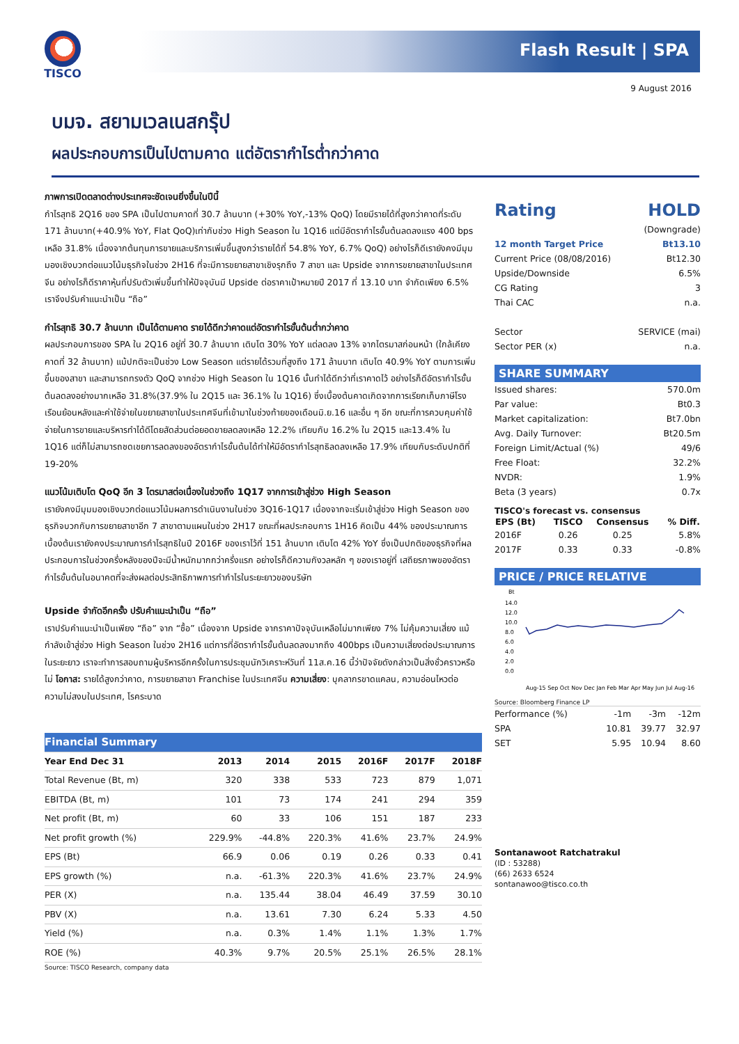TISCO
Flash Result | SPA
9 August 2016
บมจ. สยามเวลเนสกรุ๊ป
ผลประกอบการเป็นไปตามคาด แต่อัตรากำไรต่ำกว่าคาด
ภาพการเปิดตลาดต่างประเทศจะชัดเจนยิ่งขึ้นในปีนี้
กำไรสุทธิ 2Q16 ของ SPA เป็นไปตามคาดที่ 30.7 ล้านบาท (+30% YoY,-13% QoQ) โดยมีรายได้ที่สูงกว่าคาดที่ระดับ 171 ล้านบาท(+40.9% YoY, Flat QoQ)เท่ากับช่วง High Season ใน 1Q16 แต่มีอัตรากำไรขั้นต้นลดลงแรง 400 bps เหลือ 31.8% เนื่องจากต้นทุนการขายและบริการเพิ่มขึ้นสูงกว่ารายได้ที่ 54.8% YoY, 6.7% QoQ) อย่างไรก็ดีเรายังคงมีมุมมองเชิงบวกต่อแนวโน้มธุรกิจในช่วง 2H16 ที่จะมีการขยายสาขาเชิงรุกถึง 7 สาขา และ Upside จากการขยายสาขาในประเทศจีน อย่างไรก็ดีราคาหุ้นที่ปรับตัวเพิ่มขึ้นทำให้ปัจจุบันมี Upside ต่อราคาเป้าหมายปี 2017 ที่ 13.10 บาท จำกัดเพียง 6.5% เราจึงปรับคำแนะนำเป็น “ถือ”
กำไรสุทธิ 30.7 ล้านบาท เป็นได้ตามคาด รายได้ดีกว่าคาดแต่อัตรากำไรขั้นต้นต่ำกว่าคาด
ผลประกอบการของ SPA ใน 2Q16 อยู่ที่ 30.7 ล้านบาท เติบโต 30% YoY แต่ลดลง 13% จากไตรมาสก่อนหน้า (ใกล้เคียงคาดที่ 32 ล้านบาท) แม้ปกติจะเป็นช่วง Low Season แต่รายได้รวมที่สูงถึง 171 ล้านบาท เติบโต 40.9% YoY ตามการเพิ่มขึ้นของสาขา และสามารถทรงตัว QoQ จากช่วง High Season ใน 1Q16 นั้นทำได้ดีกว่าที่เราคาดไว้ อย่างไรก็ดีอัตรากำไรขั้นต้นลดลงอย่างมากเหลือ 31.8%(37.9% ใน 2Q15 และ 36.1% ใน 1Q16) ซึ่งเบื้องต้นคาดเกิดจากการเรียกเก็บภาษีโรงเรือนย้อนหลังและค่าใช้จ่ายในขยายสาขาในประเทศจีนที่เข้ามาในช่วงท้ายของเดือนมิ.ย.16 และอื่น ๆ อีก ขณะที่การควบคุมค่าใช้จ่ายในการขายและบริหารทำได้ดีโดยสัดส่วนต่อยอดขายลดลงเหลือ 12.2% เทียบกับ 16.2% ใน 2Q15 และ13.4% ใน 1Q16 แต่ก็ไม่สามารถชดเชยการลดลงของอัตรากำไรขั้นต้นได้ทำให้มีอัตรากำไรสุทธิลดลงเหลือ 17.9% เทียบกับระดับปกติที่ 19-20%
แนวโน้มเติบโต QoQ อีก 3 ไตรมาสต่อเนื่องในช่วงถึง 1Q17 จากการเข้าสู่ช่วง High Season
เรายังคงมีมุมมองเชิงบวกต่อแนวโน้มผลการดำเนินงานในช่วง 3Q16-1Q17 เนื่องจากจะเริ่มเข้าสู่ช่วง High Season ของธุรกิจบวกกับการขยายสาขาอีก 7 สาขาตามแผนในช่วง 2H17 ขณะที่ผลประกอบการ 1H16 คิดเป็น 44% ของประมาณการ เบื้องต้นเรายังคงประมาณการกำไรสุทธิในปี 2016F ของเราไว้ที่ 151 ล้านบาท เติบโต 42% YoY ซึ่งเป็นปกติของธุรกิจที่ผลประกอบการในช่วงครึ่งหลังของปีจะมีน้ำหนักมากกว่าครึ่งแรก อย่างไรก็ดีความกังวลหลัก ๆ ของเราอยู่ที่ เสถียรภาพของอัตรากำไรขั้นต้นในอนาคตที่จะส่งผลต่อประสิทธิภาพการทำกำไรในระยะยาวของบริษัท
Upside จำกัดอีกครั้ง ปรับคำแนะนำเป็น “ถือ”
เราปรับคำแนะนำเป็นเพียง “ถือ” จาก “ซื้อ” เนื่องจาก Upside จากราคาปัจจุบันเหลือไม่มากเพียง 7% ไม่คุ้มความเสี่ยง แม้กำลังเข้าสู่ช่วง High Season ในช่วง 2H16 แต่การที่อัตรากำไรขั้นต้นลดลงมากถึง 400bps เป็นความเสี่ยงต่อประมาณการในระยะยาว เราจะทำการสอบถามผู้บริหารอีกครั้งในการประชุมนักวิเคราะห์วันที่ 11ส.ค.16 นี้ว่าปัจจัยดังกล่าวเป็นสิ่งชั่วคราวหรือไม่ โอกาส: รายได้สูงกว่าคาด, การขยายสาขา Franchise ในประเทศจีน ความเสี่ยง: บุคลากรขาดแคลน, ความอ่อนไหวต่อความไม่สงบในประเทศ, โรคระบาด
| Financial Summary | | | | | | |
| Year End Dec 31 | 2013 | 2014 | 2015 | 2016F | 2017F | 2018F |
| Total Revenue (Bt, m) | 320 | 338 | 533 | 723 | 879 | 1,071 |
| EBITDA (Bt, m) | 101 | 73 | 174 | 241 | 294 | 359 |
| Net profit (Bt, m) | 60 | 33 | 106 | 151 | 187 | 233 |
| Net profit growth (%) | 229.9% | -44.8% | 220.3% | 41.6% | 23.7% | 24.9% |
| EPS (Bt) | 66.9 | 0.06 | 0.19 | 0.26 | 0.33 | 0.41 |
| EPS growth (%) | n.a. | -61.3% | 220.3% | 41.6% | 23.7% | 24.9% |
| PER (X) | n.a. | 135.44 | 38.04 | 46.49 | 37.59 | 30.10 |
| PBV (X) | n.a. | 13.61 | 7.30 | 6.24 | 5.33 | 4.50 |
| Yield (%) | n.a. | 0.3% | 1.4% | 1.1% | 1.3% | 1.7% |
| ROE (%) | 40.3% | 9.7% | 20.5% | 25.1% | 26.5% | 28.1% |
Source: TISCO Research, company data
| Rating | HOLD |
| | (Downgrade) |
| 12 month Target Price | Bt13.10 |
| Current Price (08/08/2016) | Bt12.30 |
| Upside/Downside | 6.5% |
| CG Rating | 3 |
| Thai CAC | n.a. |
| Sector | SERVICE (mai) |
| Sector PER (x) | n.a. |
SHARE SUMMARY
| Issued shares: | 570.0m |
| Par value: | Bt0.3 |
| Market capitalization: | Bt7.0bn |
| Avg. Daily Turnover: | Bt20.5m |
| Foreign Limit/Actual (%) | 49/6 |
| Free Float: | 32.2% |
| NVDR: | 1.9% |
| Beta (3 years) | 0.7x |
TISCO's forecast vs. consensus
| EPS (Bt) | TISCO | Consensus | % Diff. |
| --- | --- | --- | --- |
| 2016F | 0.26 | 0.25 | 5.8% |
| 2017F | 0.33 | 0.33 | -0.8% |
PRICE / PRICE RELATIVE
Bt
14.0
12.0
10.0
8.0
6.0
4.0
2.0
0.0
Aug-15 Sep Oct Nov Dec Jan Feb Mar Apr May Jun Jul Aug-16
Source: Bloomberg Finance LP
| Performance (%) | -1m | -3m | -12m |
| SPA | 10.81 | 39.77 | 32.97 |
| SET | 5.95 | 10.94 | 8.60 |
Sontanawoot Ratchatrakul
(ID : 53288)
(66) 2633 6524
sontanawoo@tisco.co.th